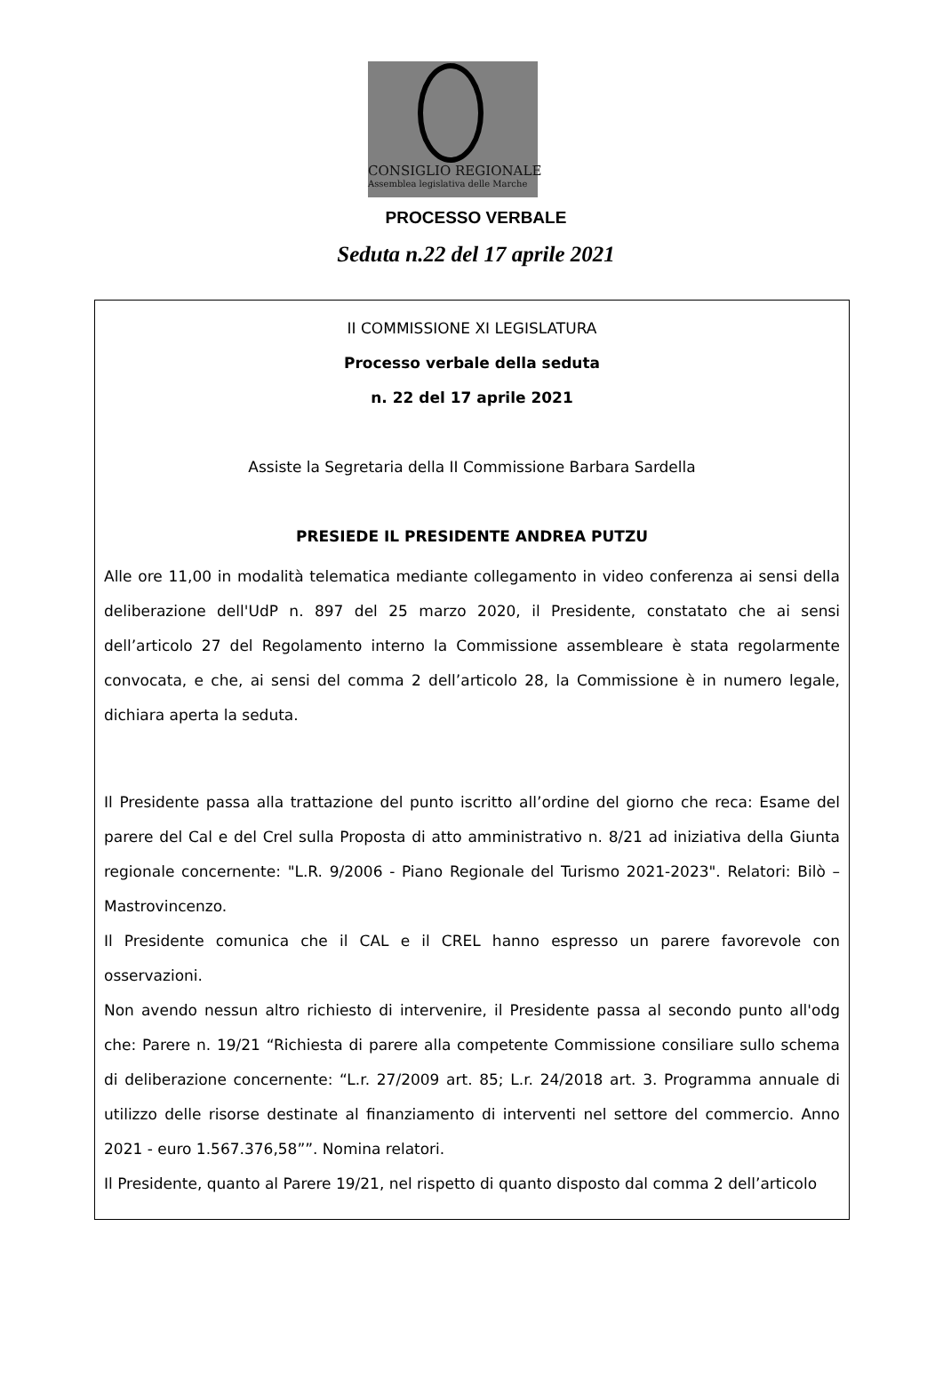CONSIGLIO REGIONALE
Assemblea legislativa delle Marche
PROCESSO VERBALE
Seduta n.22 del 17 aprile 2021
II COMMISSIONE XI LEGISLATURA
Processo verbale della seduta
n. 22 del 17 aprile 2021
Assiste la Segretaria della II Commissione Barbara Sardella
PRESIEDE IL PRESIDENTE ANDREA PUTZU
Alle ore 11,00 in modalità telematica mediante collegamento in video conferenza ai sensi della deliberazione dell'UdP n. 897 del 25 marzo 2020, il Presidente, constatato che ai sensi dell’articolo 27 del Regolamento interno la Commissione assembleare è stata regolarmente convocata, e che, ai sensi del comma 2 dell’articolo 28, la Commissione è in numero legale, dichiara aperta la seduta.
Il Presidente passa alla trattazione del punto iscritto all’ordine del giorno che reca: Esame del parere del Cal e del Crel sulla Proposta di atto amministrativo n. 8/21 ad iniziativa della Giunta regionale concernente: "L.R. 9/2006 - Piano Regionale del Turismo 2021-2023". Relatori: Bilò – Mastrovincenzo.
Il Presidente comunica che il CAL e il CREL hanno espresso un parere favorevole con osservazioni.
Non avendo nessun altro richiesto di intervenire, il Presidente passa al secondo punto all'odg che: Parere n. 19/21 “Richiesta di parere alla competente Commissione consiliare sullo schema di deliberazione concernente: “L.r. 27/2009 art. 85; L.r. 24/2018 art. 3. Programma annuale di utilizzo delle risorse destinate al finanziamento di interventi nel settore del commercio. Anno 2021 - euro 1.567.376,58””. Nomina relatori.
Il Presidente, quanto al Parere 19/21, nel rispetto di quanto disposto dal comma 2 dell’articolo